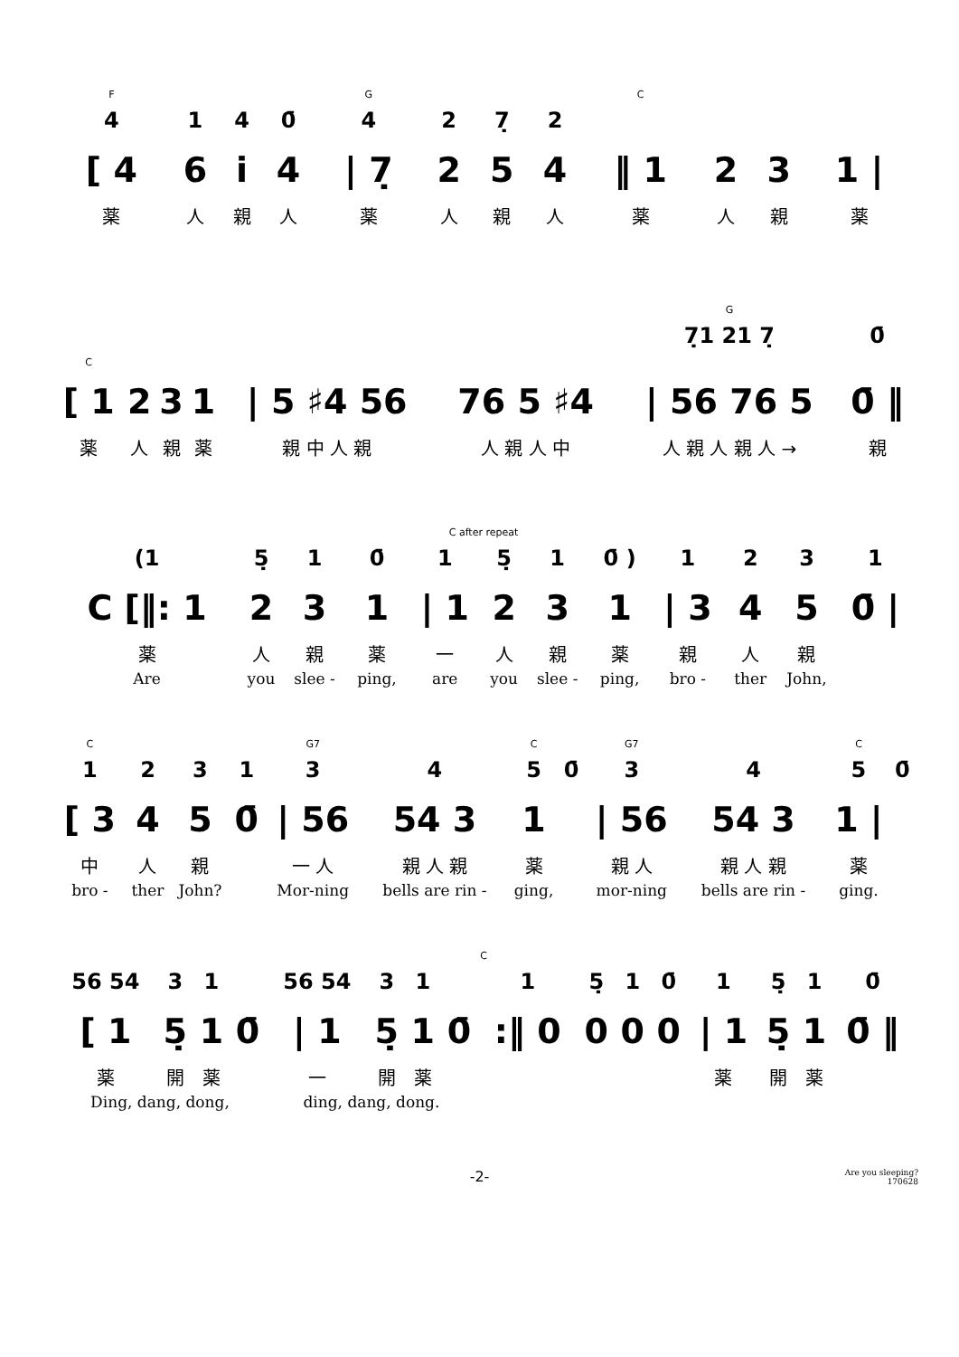| F | | | | G | | | | C | | | |
| 4 | 1 | 4 | 0̄ | 4 | 2 | 7̣ | 2 | | | | |
| [ 4 | 6 | i̇ | 4 | / 7̣ | 2 | 5 | 4 | ‖ 1 | 2 | 3 | 1 / |
| 薬 | 人 | 親 | 人 | 薬 | 人 | 親 | 人 | 薬 | 人 | 親 | 薬 |
| | | | | | | G | |
| | | | | | | 7̣1 21 7̣ | 0̄ |
| C | | | | | | | |
| [ 1 | 2 | 3 | 1 | / 5 ♯4 56 | 76 5 ♯4 | / 56 76 5 | 0̄ ‖ |
| 薬 | 人 | 親 | 薬 | 親 中 人 親 | 人 親 人 中 | 人 親 人 親 人 → | 親 |
| C after repeat | | | | | | | | | | | |
| (1 | 5̣ | 1 | 0̄ | 1 | 5̣ | 1 | 0̄ ) | 1 | 2 | 3 | 1 |
| C [‖: 1 | 2 | 3 | 1 | / 1 | 2 | 3 | 1 | / 3 | 4 | 5 | 0̄ / |
| 薬 | 人 | 親 | 薬 | 一 | 人 | 親 | 薬 | 親 | 人 | 親 | |
| Are | you | slee - | ping, | are | you | slee - | ping, | bro - | ther | John, | |
| C | | | | G7 | | C | | G7 | | C | |
| 1 | 2 | 3 | 1 | 3 | 4 | 5 | 0̄ | 3 | 4 | 5 | 0̄ |
| [ 3 | 4 | 5 | 0̄ | / 56 | 54 3 | 1 | | / 56 | 54 3 | 1 / | |
| 中 | 人 | 親 | | 一 人 | 親 人 親 | 薬 | | 親 人 | 親 人 親 | 薬 | |
| bro - | ther | John? | | Mor-ning | bells are rin - | ging, | | mor-ning | bells are rin - | ging. | |
| C | | | | | | | | | | | | | | | |
| 56 54 | 3 | 1 | | 56 54 | 3 | 1 | | 1 | 5̣ | 1 | 0̄ | 1 | 5̣ | 1 | 0̄ |
| [ 1 | 5̣ | 1 | 0̄ | / 1 | 5̣ | 1 | 0̄ | :‖ 0 | 0 | 0 | 0 | / 1 | 5̣ | 1 | 0̄ ‖ |
| 薬 | 開 | 薬 | | 一 | 開 | 薬 | | | | | | 薬 | 開 | 薬 | |
| Ding, dang, dong, | | | | ding, dang, dong. | | | | | | | | | | | |
-2-
Are you sleeping?
170628